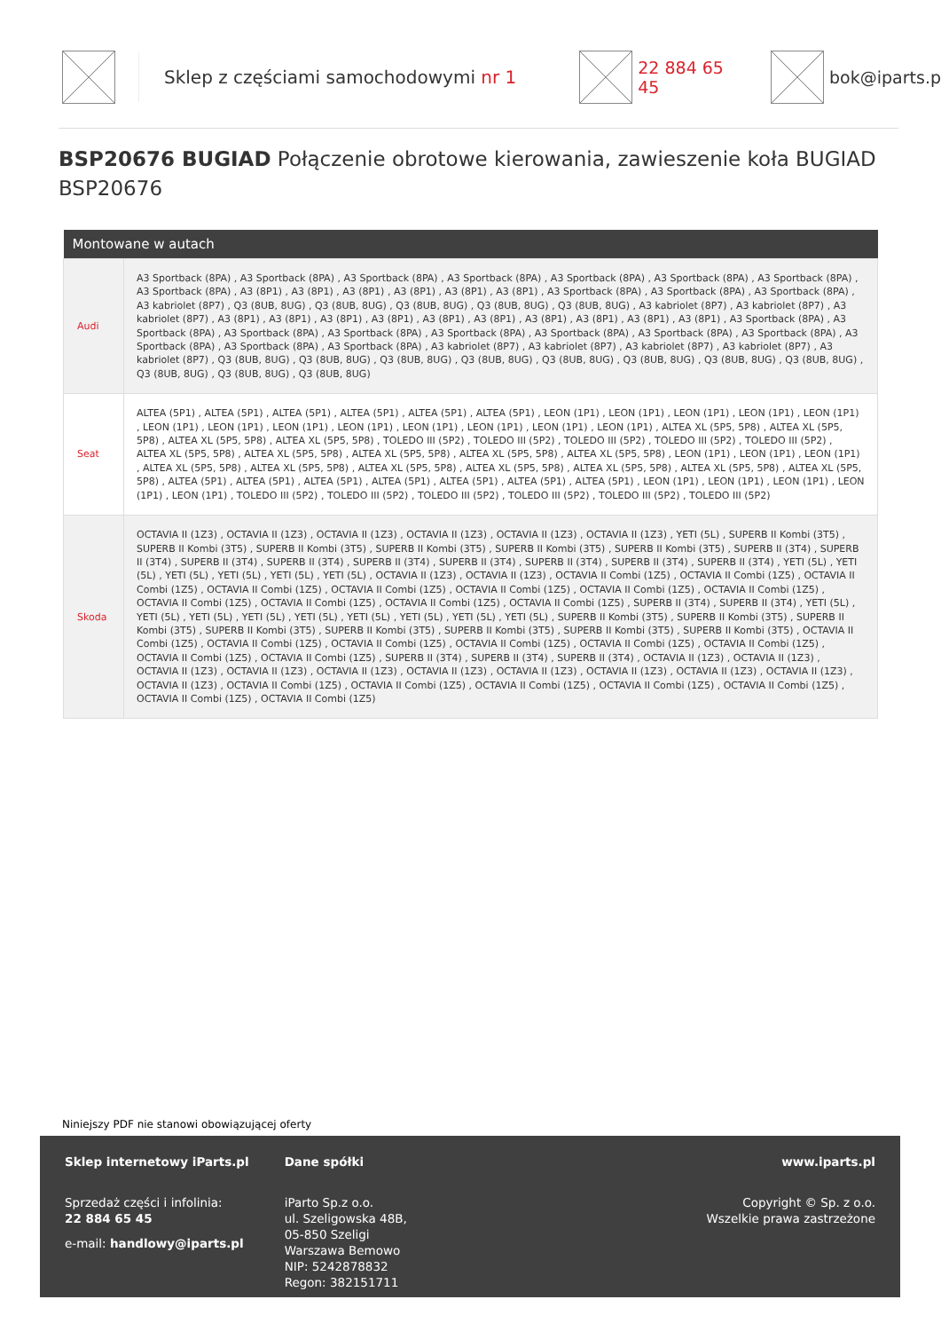Sklep z częściami samochodowymi nr 1 22 884 65 45 bok@iparts.p
BSP20676 BUGIAD Połączenie obrotowe kierowania, zawieszenie koła BUGIAD BSP20676
| Montowane w autach | |
| --- | --- |
| Audi | A3 Sportback (8PA) , A3 Sportback (8PA) , A3 Sportback (8PA) , A3 Sportback (8PA) , A3 Sportback (8PA) , A3 Sportback (8PA) , A3 Sportback (8PA) , A3 Sportback (8PA) , A3 (8P1) , A3 (8P1) , A3 (8P1) , A3 (8P1) , A3 (8P1) , A3 (8P1) , A3 Sportback (8PA) , A3 Sportback (8PA) , A3 Sportback (8PA) , A3 kabriolet (8P7) , Q3 (8UB, 8UG) , Q3 (8UB, 8UG) , Q3 (8UB, 8UG) , Q3 (8UB, 8UG) , Q3 (8UB, 8UG) , A3 kabriolet (8P7) , A3 kabriolet (8P7) , A3 kabriolet (8P7) , A3 (8P1) , A3 (8P1) , A3 (8P1) , A3 (8P1) , A3 (8P1) , A3 (8P1) , A3 (8P1) , A3 (8P1) , A3 (8P1) , A3 (8P1) , A3 Sportback (8PA) , A3 Sportback (8PA) , A3 Sportback (8PA) , A3 Sportback (8PA) , A3 Sportback (8PA) , A3 Sportback (8PA) , A3 Sportback (8PA) , A3 Sportback (8PA) , A3 Sportback (8PA) , A3 Sportback (8PA) , A3 Sportback (8PA) , A3 kabriolet (8P7) , A3 kabriolet (8P7) , A3 kabriolet (8P7) , A3 kabriolet (8P7) , A3 kabriolet (8P7) , Q3 (8UB, 8UG) , Q3 (8UB, 8UG) , Q3 (8UB, 8UG) , Q3 (8UB, 8UG) , Q3 (8UB, 8UG) , Q3 (8UB, 8UG) , Q3 (8UB, 8UG) , Q3 (8UB, 8UG) , Q3 (8UB, 8UG) , Q3 (8UB, 8UG) , Q3 (8UB, 8UG) |
| Seat | ALTEA (5P1) , ALTEA (5P1) , ALTEA (5P1) , ALTEA (5P1) , ALTEA (5P1) , ALTEA (5P1) , LEON (1P1) , LEON (1P1) , LEON (1P1) , LEON (1P1) , LEON (1P1) , LEON (1P1) , LEON (1P1) , LEON (1P1) , LEON (1P1) , LEON (1P1) , LEON (1P1) , LEON (1P1) , LEON (1P1) , ALTEA XL (5P5, 5P8) , ALTEA XL (5P5, 5P8) , ALTEA XL (5P5, 5P8) , ALTEA XL (5P5, 5P8) , TOLEDO III (5P2) , TOLEDO III (5P2) , TOLEDO III (5P2) , TOLEDO III (5P2) , TOLEDO III (5P2) , ALTEA XL (5P5, 5P8) , ALTEA XL (5P5, 5P8) , ALTEA XL (5P5, 5P8) , ALTEA XL (5P5, 5P8) , ALTEA XL (5P5, 5P8) , LEON (1P1) , LEON (1P1) , LEON (1P1) , ALTEA XL (5P5, 5P8) , ALTEA XL (5P5, 5P8) , ALTEA XL (5P5, 5P8) , ALTEA XL (5P5, 5P8) , ALTEA XL (5P5, 5P8) , ALTEA XL (5P5, 5P8) , ALTEA XL (5P5, 5P8) , ALTEA (5P1) , ALTEA (5P1) , ALTEA (5P1) , ALTEA (5P1) , ALTEA (5P1) , ALTEA (5P1) , ALTEA (5P1) , LEON (1P1) , LEON (1P1) , LEON (1P1) , LEON (1P1) , LEON (1P1) , TOLEDO III (5P2) , TOLEDO III (5P2) , TOLEDO III (5P2) , TOLEDO III (5P2) , TOLEDO III (5P2) , TOLEDO III (5P2) |
| Skoda | OCTAVIA II (1Z3) , OCTAVIA II (1Z3) , OCTAVIA II (1Z3) , OCTAVIA II (1Z3) , OCTAVIA II (1Z3) , OCTAVIA II (1Z3) , YETI (5L) , SUPERB II Kombi (3T5) , SUPERB II Kombi (3T5) , SUPERB II Kombi (3T5) , SUPERB II Kombi (3T5) , SUPERB II Kombi (3T5) , SUPERB II Kombi (3T5) , SUPERB II (3T4) , SUPERB II (3T4) , SUPERB II (3T4) , SUPERB II (3T4) , SUPERB II (3T4) , SUPERB II (3T4) , SUPERB II (3T4) , SUPERB II (3T4) , SUPERB II (3T4) , YETI (5L) , YETI (5L) , YETI (5L) , YETI (5L) , YETI (5L) , YETI (5L) , OCTAVIA II (1Z3) , OCTAVIA II (1Z3) , OCTAVIA II Combi (1Z5) , OCTAVIA II Combi (1Z5) , OCTAVIA II Combi (1Z5) , OCTAVIA II Combi (1Z5) , OCTAVIA II Combi (1Z5) , OCTAVIA II Combi (1Z5) , OCTAVIA II Combi (1Z5) , OCTAVIA II Combi (1Z5) , OCTAVIA II Combi (1Z5) , OCTAVIA II Combi (1Z5) , OCTAVIA II Combi (1Z5) , OCTAVIA II Combi (1Z5) , SUPERB II (3T4) , SUPERB II (3T4) , YETI (5L) , YETI (5L) , YETI (5L) , YETI (5L) , YETI (5L) , YETI (5L) , YETI (5L) , YETI (5L) , YETI (5L) , SUPERB II Kombi (3T5) , SUPERB II Kombi (3T5) , SUPERB II Kombi (3T5) , SUPERB II Kombi (3T5) , SUPERB II Kombi (3T5) , SUPERB II Kombi (3T5) , SUPERB II Kombi (3T5) , SUPERB II Kombi (3T5) , OCTAVIA II Combi (1Z5) , OCTAVIA II Combi (1Z5) , OCTAVIA II Combi (1Z5) , OCTAVIA II Combi (1Z5) , OCTAVIA II Combi (1Z5) , OCTAVIA II Combi (1Z5) , OCTAVIA II Combi (1Z5) , OCTAVIA II Combi (1Z5) , SUPERB II (3T4) , SUPERB II (3T4) , SUPERB II (3T4) , OCTAVIA II (1Z3) , OCTAVIA II (1Z3) , OCTAVIA II (1Z3) , OCTAVIA II (1Z3) , OCTAVIA II (1Z3) , OCTAVIA II (1Z3) , OCTAVIA II (1Z3) , OCTAVIA II (1Z3) , OCTAVIA II (1Z3) , OCTAVIA II (1Z3) , OCTAVIA II (1Z3) , OCTAVIA II Combi (1Z5) , OCTAVIA II Combi (1Z5) , OCTAVIA II Combi (1Z5) , OCTAVIA II Combi (1Z5) , OCTAVIA II Combi (1Z5) , OCTAVIA II Combi (1Z5) , OCTAVIA II Combi (1Z5) |
Niniejszy PDF nie stanowi obowiązującej oferty
Sklep internetowy iParts.pl
Sprzedaż części i infolinia:
22 884 65 45
e-mail: handlowy@iparts.pl
Dane spółki
iParto Sp.z o.o.
ul. Szeligowska 48B,
05-850 Szeligi
Warszawa Bemowo
NIP: 5242878832
Regon: 382151711
www.iparts.pl
Copyright © Sp. z o.o.
Wszelkie prawa zastrzeżone